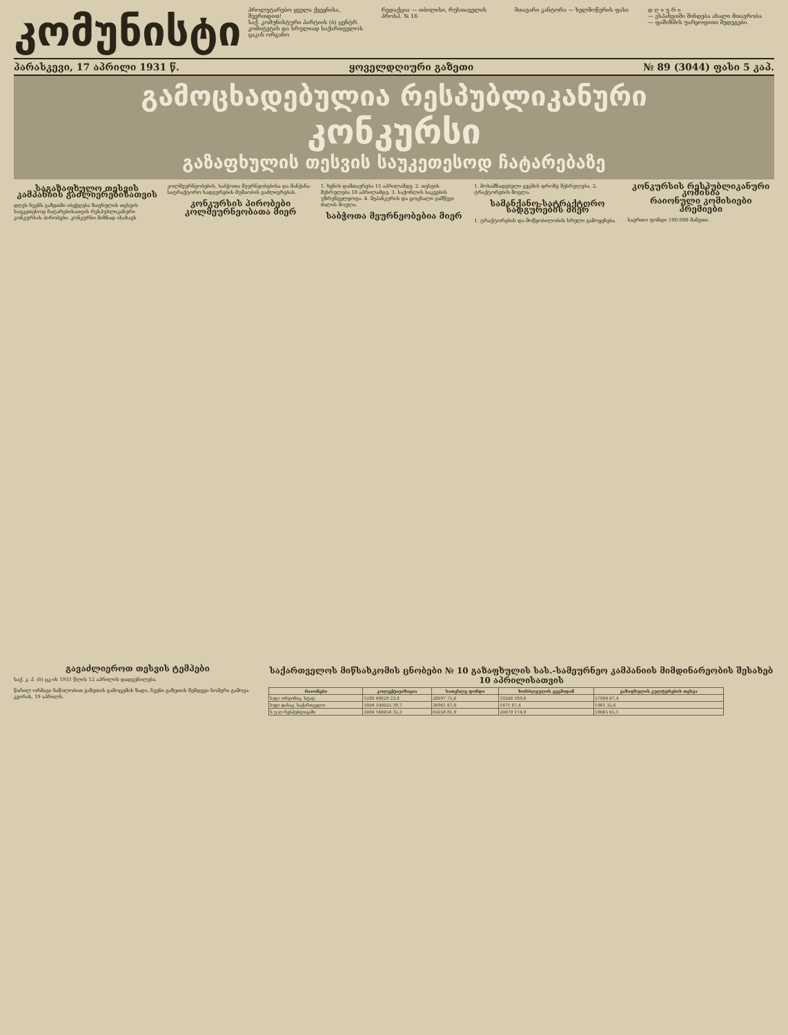კომუნისტი
პროლეტარებო ყველა ქვეყნისა, შეერთდით!
საქ. კომუნისტური პარტიის (ბ) ცენტრ. კომიტეტის და სრულიად საქართველოს ცაკის ორგანო
რედაქცია — თბილისი, რუსთაველის პროსპ. № 16
მთავარი კანტორა — ხელმოწერის ფასი
დ ღ ი უ რ ი
— ესპანეთში შინდება ახალი მთავრობა.
— ფაშიზმის უარყოფითი შედეგები.
პარასკევი, 17 აპრილი 1931 წ. ყოველდღიური გაზეთი № 89 (3044) ფასი 5 კაპ.
გამოცხადებულია რესპუბლიკანური
კონკურსი
გაზაფხულის თესვის საუკეთესოდ ჩატარებაზე
საგაზაფხულო თესვის კამპანიის გაძლიერებისათვის
დღეს ჩვენს გაზეთში იბეჭდება ზაფხულის თესვის საუკეთესოდ ჩატარებისათვის რესპუბლიკანური კონკურსის პირობები. კონკურსი მიზნად ისახავს კოლმეურნეობების, საბჭოთა მეურნეობებისა და მანქანა-სატრაქტორო სადგურების მუშაობის გაძლიერებას.
კონკურსის პირობები
კოლმეურნეობათა მიერ
1. ხვნის დამთავრება 15 აპრილამდე. 2. თესვის შესრულება 10 აპრილამდე. 3. საქონლის საკვების უზრუნველყოფა. 4. მეპანკურის და ცოცხალი გამწევი ძალის მოვლა.
საბჭოთა მეურნეობებია მიერ
1. მოსამზადებელი გეგმის დროზე შესრულება. 2. ტრაქტორების მოვლა.
სამანქანო-სატრაქტორო სადგურების მიერ
1. ტრაქტორების და მოწყობილობის სრული გამოყენება.
კონკურსის რესპუბლიკანური კომისია
რაიონული კომისიები
პრემიები
საერთო ფონდი 100.000 მანეთი.
გავაძლიეროთ თესვის ტემპები
საქ. კ. პ. (ბ) ცკ-ის 1931 წლის 12 აპრილის დადგენილება.
წარილ ორმაგი ნაწილობით გაზეთის გამოცემის ზადი, ჩვენი გაზეთის შემდეგი ნომერი გამოვა კვირას, 19 აპრილს.
საქართველოს მიწსახკომის ცნობები № 10 გაზაფხულის სას.-სამეურნეო კამპანიის მიმდინარეობის შესახებ 10 აპრილისათვის
| რაიონები | კოლექტივიზაცია | სათესლე ფონდი | ხორბლეულის გეგმიდან | გაზაფხულის კულტურების თესვა |
| --- | --- | --- | --- | --- |
| სულ ორჯონიკ. სტატ. | 1280 48629 23,4 | 28097 75,6 | 19208 189,4 | 57084 67,4 |
| სულ დასავ. საქართველო | 1804 100025 39,7 | 36961 87,8 | 1471 87,4 | 1981 32,6 |
| ს უ ლ რესპუბლიკაში | 3084 148654 32,3 | 65058 81,9 | 20679 174,9 | 59065 65,1 |